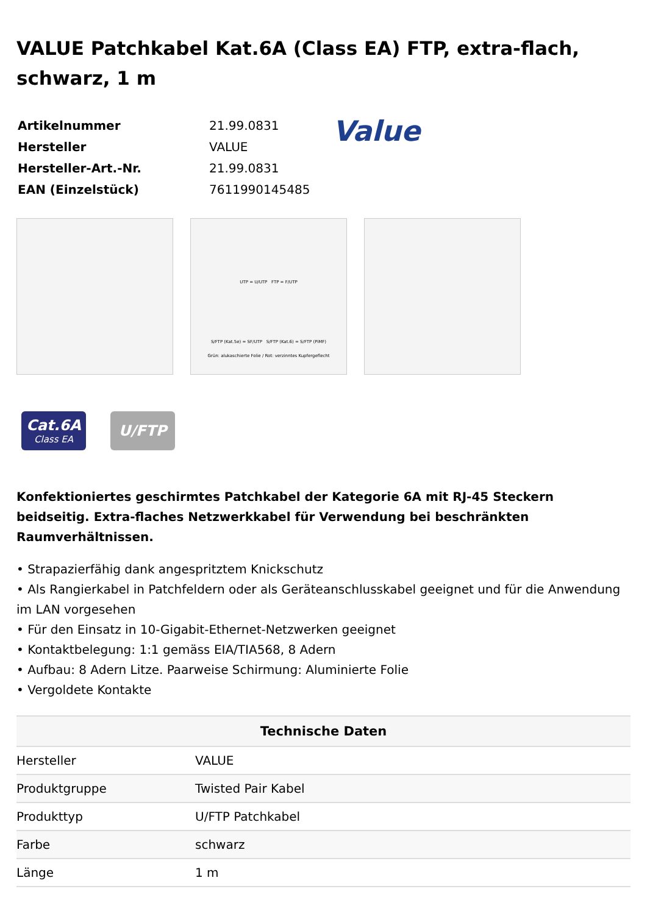VALUE Patchkabel Kat.6A (Class EA) FTP, extra-flach, schwarz, 1 m
| Artikelnummer | 21.99.0831 |
| Hersteller | VALUE |
| Hersteller-Art.-Nr. | 21.99.0831 |
| EAN (Einzelstück) | 7611990145485 |
Value
UTP = U/UTP FTP = F/UTP
S/FTP (Kat.5e) = SF/UTP S/FTP (Kat.6) = S/FTP (PiMF)
Grün: alukaschierte Folie / Rot: verzinntes Kupfergeflecht
Cat.6A
Class EA
U/FTP
Konfektioniertes geschirmtes Patchkabel der Kategorie 6A mit RJ-45 Steckern beidseitig. Extra-flaches Netzwerkkabel für Verwendung bei beschränkten Raumverhältnissen.
• Strapazierfähig dank angespritztem Knickschutz
• Als Rangierkabel in Patchfeldern oder als Geräteanschlusskabel geeignet und für die Anwendung im LAN vorgesehen
• Für den Einsatz in 10-Gigabit-Ethernet-Netzwerken geeignet
• Kontaktbelegung: 1:1 gemäss EIA/TIA568, 8 Adern
• Aufbau: 8 Adern Litze. Paarweise Schirmung: Aluminierte Folie
• Vergoldete Kontakte
| Technische Daten | |
| --- | --- |
| Hersteller | VALUE |
| Produktgruppe | Twisted Pair Kabel |
| Produkttyp | U/FTP Patchkabel |
| Farbe | schwarz |
| Länge | 1 m |